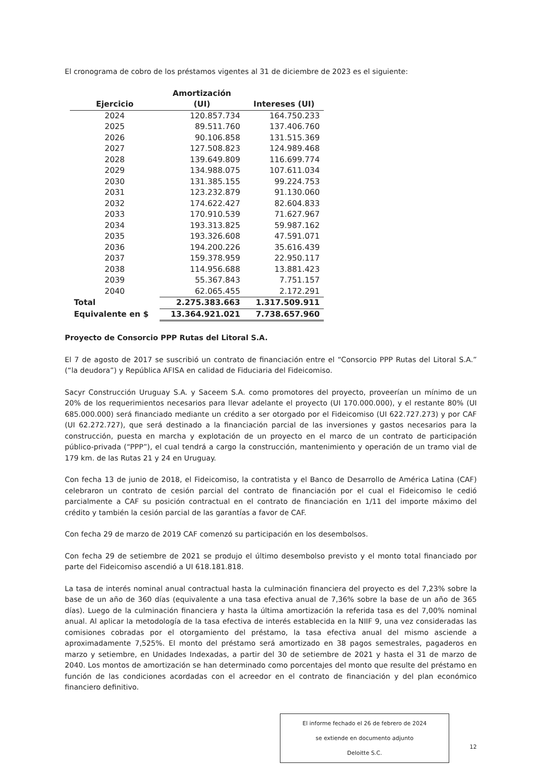El cronograma de cobro de los préstamos vigentes al 31 de diciembre de 2023 es el siguiente:
| Ejercicio | Amortización (UI) | Intereses (UI) |
| --- | --- | --- |
| 2024 | 120.857.734 | 164.750.233 |
| 2025 | 89.511.760 | 137.406.760 |
| 2026 | 90.106.858 | 131.515.369 |
| 2027 | 127.508.823 | 124.989.468 |
| 2028 | 139.649.809 | 116.699.774 |
| 2029 | 134.988.075 | 107.611.034 |
| 2030 | 131.385.155 | 99.224.753 |
| 2031 | 123.232.879 | 91.130.060 |
| 2032 | 174.622.427 | 82.604.833 |
| 2033 | 170.910.539 | 71.627.967 |
| 2034 | 193.313.825 | 59.987.162 |
| 2035 | 193.326.608 | 47.591.071 |
| 2036 | 194.200.226 | 35.616.439 |
| 2037 | 159.378.959 | 22.950.117 |
| 2038 | 114.956.688 | 13.881.423 |
| 2039 | 55.367.843 | 7.751.157 |
| 2040 | 62.065.455 | 2.172.291 |
| Total | 2.275.383.663 | 1.317.509.911 |
| Equivalente en $ | 13.364.921.021 | 7.738.657.960 |
Proyecto de Consorcio PPP Rutas del Litoral S.A.
El 7 de agosto de 2017 se suscribió un contrato de financiación entre el “Consorcio PPP Rutas del Litoral S.A.” (“la deudora”) y República AFISA en calidad de Fiduciaria del Fideicomiso.
Sacyr Construcción Uruguay S.A. y Saceem S.A. como promotores del proyecto, proveerían un mínimo de un 20% de los requerimientos necesarios para llevar adelante el proyecto (UI 170.000.000), y el restante 80% (UI 685.000.000) será financiado mediante un crédito a ser otorgado por el Fideicomiso (UI 622.727.273) y por CAF (UI 62.272.727), que será destinado a la financiación parcial de las inversiones y gastos necesarios para la construcción, puesta en marcha y explotación de un proyecto en el marco de un contrato de participación público-privada (“PPP”), el cual tendrá a cargo la construcción, mantenimiento y operación de un tramo vial de 179 km. de las Rutas 21 y 24 en Uruguay.
Con fecha 13 de junio de 2018, el Fideicomiso, la contratista y el Banco de Desarrollo de América Latina (CAF) celebraron un contrato de cesión parcial del contrato de financiación por el cual el Fideicomiso le cedió parcialmente a CAF su posición contractual en el contrato de financiación en 1/11 del importe máximo del crédito y también la cesión parcial de las garantías a favor de CAF.
Con fecha 29 de marzo de 2019 CAF comenzó su participación en los desembolsos.
Con fecha 29 de setiembre de 2021 se produjo el último desembolso previsto y el monto total financiado por parte del Fideicomiso ascendió a UI 618.181.818.
La tasa de interés nominal anual contractual hasta la culminación financiera del proyecto es del 7,23% sobre la base de un año de 360 días (equivalente a una tasa efectiva anual de 7,36% sobre la base de un año de 365 días). Luego de la culminación financiera y hasta la última amortización la referida tasa es del 7,00% nominal anual. Al aplicar la metodología de la tasa efectiva de interés establecida en la NIIF 9, una vez consideradas las comisiones cobradas por el otorgamiento del préstamo, la tasa efectiva anual del mismo asciende a aproximadamente 7,525%. El monto del préstamo será amortizado en 38 pagos semestrales, pagaderos en marzo y setiembre, en Unidades Indexadas, a partir del 30 de setiembre de 2021 y hasta el 31 de marzo de 2040. Los montos de amortización se han determinado como porcentajes del monto que resulte del préstamo en función de las condiciones acordadas con el acreedor en el contrato de financiación y del plan económico financiero definitivo.
El informe fechado el 26 de febrero de 2024
se extiende en documento adjunto
Deloitte S.C.
12